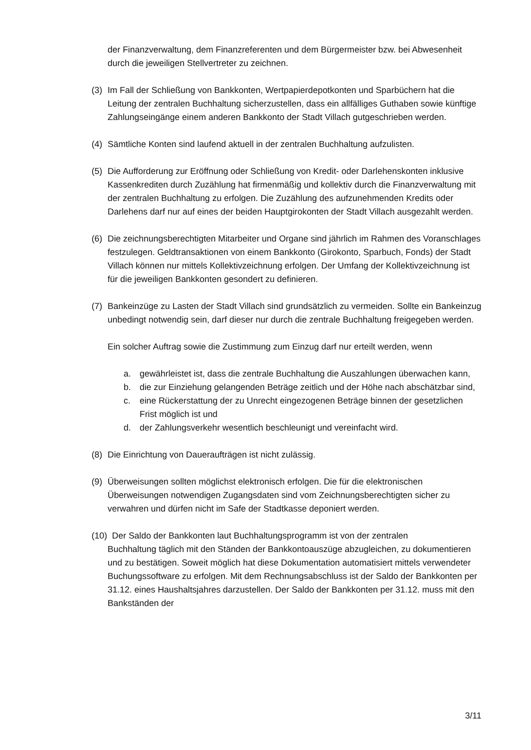der Finanzverwaltung, dem Finanzreferenten und dem Bürgermeister bzw. bei Abwesenheit durch die jeweiligen Stellvertreter zu zeichnen.
(3) Im Fall der Schließung von Bankkonten, Wertpapierdepotkonten und Sparbüchern hat die Leitung der zentralen Buchhaltung sicherzustellen, dass ein allfälliges Guthaben sowie künftige Zahlungseingänge einem anderen Bankkonto der Stadt Villach gutgeschrieben werden.
(4) Sämtliche Konten sind laufend aktuell in der zentralen Buchhaltung aufzulisten.
(5) Die Aufforderung zur Eröffnung oder Schließung von Kredit- oder Darlehenskonten inklusive Kassenkrediten durch Zuzählung hat firmenmäßig und kollektiv durch die Finanzverwaltung mit der zentralen Buchhaltung zu erfolgen. Die Zuzählung des aufzunehmenden Kredits oder Darlehens darf nur auf eines der beiden Hauptgirokonten der Stadt Villach ausgezahlt werden.
(6) Die zeichnungsberechtigten Mitarbeiter und Organe sind jährlich im Rahmen des Voranschlages festzulegen. Geldtransaktionen von einem Bankkonto (Girokonto, Sparbuch, Fonds) der Stadt Villach können nur mittels Kollektivzeichnung erfolgen. Der Umfang der Kollektivzeichnung ist für die jeweiligen Bankkonten gesondert zu definieren.
(7) Bankeinzüge zu Lasten der Stadt Villach sind grundsätzlich zu vermeiden. Sollte ein Bankeinzug unbedingt notwendig sein, darf dieser nur durch die zentrale Buchhaltung freigegeben werden.
Ein solcher Auftrag sowie die Zustimmung zum Einzug darf nur erteilt werden, wenn
a. gewährleistet ist, dass die zentrale Buchhaltung die Auszahlungen überwachen kann,
b. die zur Einziehung gelangenden Beträge zeitlich und der Höhe nach abschätzbar sind,
c. eine Rückerstattung der zu Unrecht eingezogenen Beträge binnen der gesetzlichen Frist möglich ist und
d. der Zahlungsverkehr wesentlich beschleunigt und vereinfacht wird.
(8) Die Einrichtung von Daueraufträgen ist nicht zulässig.
(9) Überweisungen sollten möglichst elektronisch erfolgen. Die für die elektronischen Überweisungen notwendigen Zugangsdaten sind vom Zeichnungsberechtigten sicher zu verwahren und dürfen nicht im Safe der Stadtkasse deponiert werden.
(10) Der Saldo der Bankkonten laut Buchhaltungsprogramm ist von der zentralen
Buchhaltung täglich mit den Ständen der Bankkontoauszüge abzugleichen, zu dokumentieren und zu bestätigen. Soweit möglich hat diese Dokumentation automatisiert mittels verwendeter Buchungssoftware zu erfolgen. Mit dem Rechnungsabschluss ist der Saldo der Bankkonten per 31.12. eines Haushaltsjahres darzustellen. Der Saldo der Bankkonten per 31.12. muss mit den Bankständen der
3/11